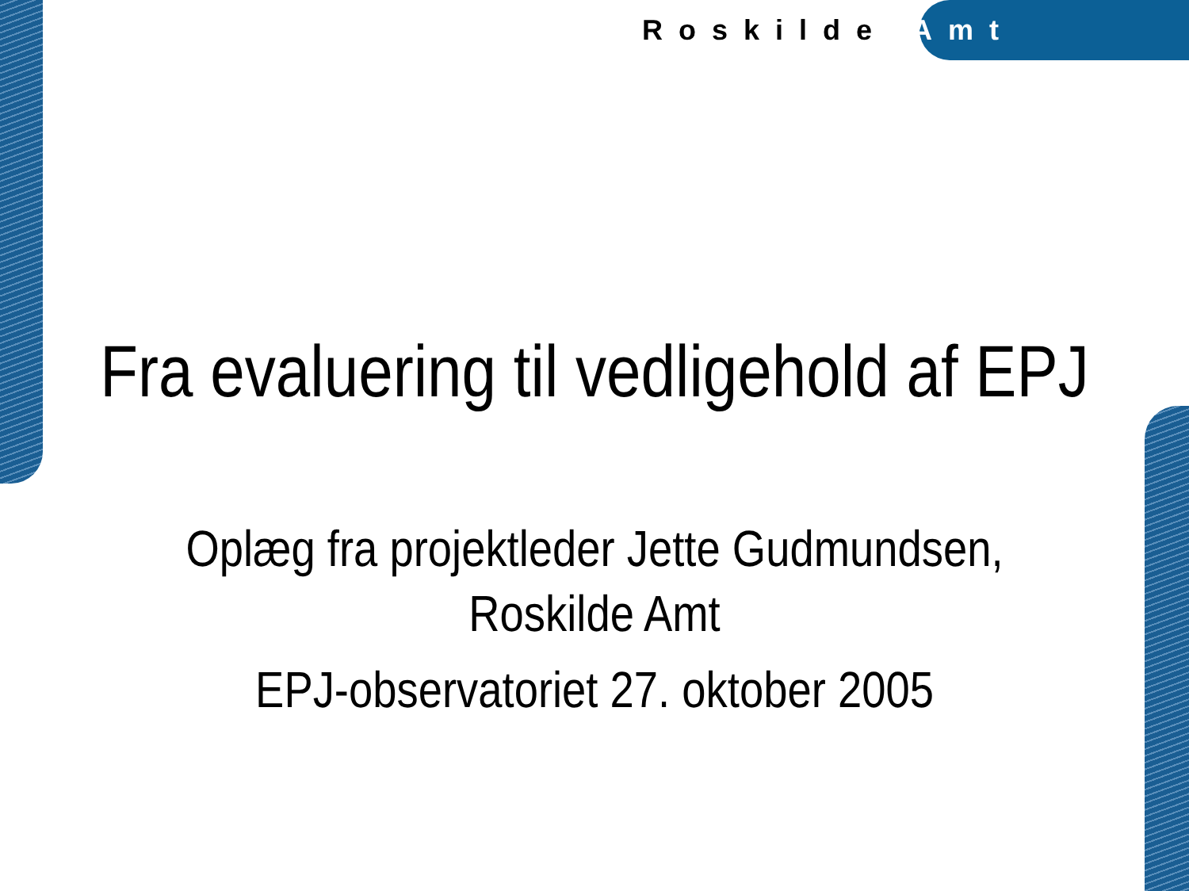Roskilde Amt
Fra evaluering til vedligehold af EPJ
Oplæg fra projektleder Jette Gudmundsen,
Roskilde Amt
EPJ-observatoriet 27. oktober 2005